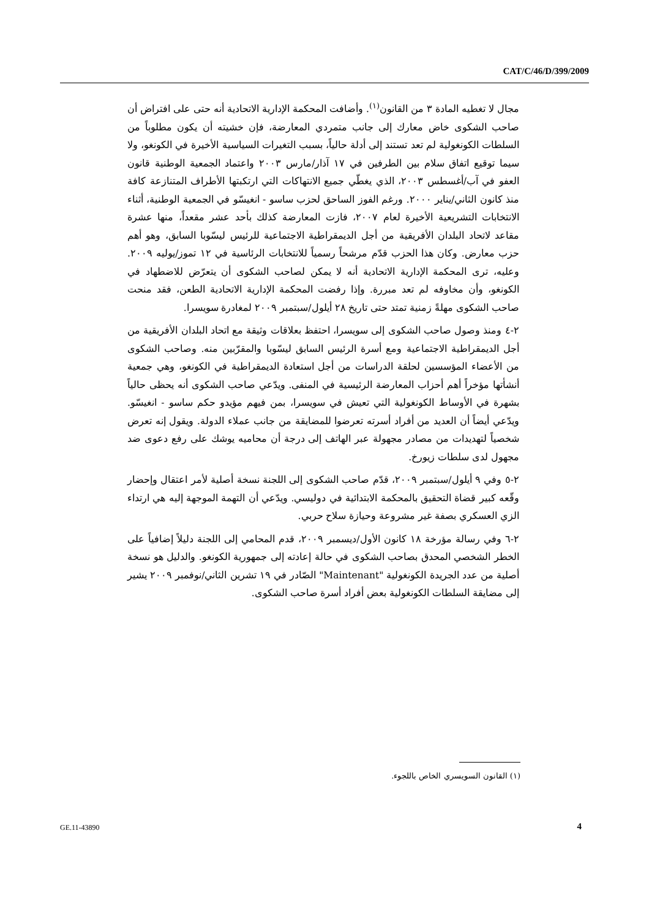CAT/C/46/D/399/2009
مجال لا تغطيه المادة ٣ من القانون<sup>(١)</sup>. وأضافت المحكمة الإدارية الاتحادية أنه حتى على افتراض أن صاحب الشكوى خاض معارك إلى جانب متمردي المعارضة، فإن خشيته أن يكون مطلوباً من السلطات الكونغولية لم تعد تستند إلى أدلة حالياً، بسبب التغيرات السياسية الأخيرة في الكونغو، ولا سيما توقيع اتفاق سلام بين الطرفين في ١٧ آذار/مارس ٢٠٠٣ واعتماد الجمعية الوطنية قانون العفو في آب/أغسطس ٢٠٠٣، الذي يغطّي جميع الانتهاكات التي ارتكبتها الأطراف المتنازعة كافة منذ كانون الثاني/يناير ٢٠٠٠. ورغم الفوز الساحق لحزب ساسو - انغيسّو في الجمعية الوطنية، أثناء الانتخابات التشريعية الأخيرة لعام ٢٠٠٧، فازت المعارضة كذلك بأحد عشر مقعداً، منها عشرة مقاعد لاتحاد البلدان الأفريقية من أجل الديمقراطية الاجتماعية للرئيس ليسّوبا السابق، وهو أهم حزب معارض. وكان هذا الحزب قدّم مرشحاً رسمياً للانتخابات الرئاسية في ١٢ تموز/يوليه ٢٠٠٩. وعليه، ترى المحكمة الإدارية الاتحادية أنه لا يمكن لصاحب الشكوى أن يتعرّض للاضطهاد في الكونغو، وأن مخاوفه لم تعد مبررة. وإذا رفضت المحكمة الإدارية الاتحادية الطعن، فقد منحت صاحب الشكوى مهلةً زمنية تمتد حتى تاريخ ٢٨ أيلول/سبتمبر ٢٠٠٩ لمغادرة سويسرا.
٢-٤ ومنذ وصول صاحب الشكوى إلى سويسرا، احتفظ بعلاقات وثيقة مع اتحاد البلدان الأفريقية من أجل الديمقراطية الاجتماعية ومع أسرة الرئيس السابق ليسّوبا والمقرّبين منه. وصاحب الشكوى من الأعضاء المؤسسين لحلقة الدراسات من أجل استعادة الديمقراطية في الكونغو، وهي جمعية أنشأتها مؤخراً أهم أحزاب المعارضة الرئيسية في المنفى. ويدّعي صاحب الشكوى أنه يحظى حالياً بشهرة في الأوساط الكونغولية التي تعيش في سويسرا، بمن فيهم مؤيدو حكم ساسو - انغيسّو. ويدّعي أيضاً أن العديد من أفراد أسرته تعرضوا للمضايقة من جانب عملاء الدولة. ويقول إنه تعرض شخصياً لتهديدات من مصادر مجهولة عبر الهاتف إلى درجة أن محاميه يوشك على رفع دعوى ضد مجهول لدى سلطات زيورخ.
٢-٥ وفي ٩ أيلول/سبتمبر ٢٠٠٩، قدّم صاحب الشكوى إلى اللجنة نسخة أصلية لأمر اعتقال وإحضار وقّعه كبير قضاة التحقيق بالمحكمة الابتدائية في دوليسي. ويدّعي أن التهمة الموجهة إليه هي ارتداء الزي العسكري بصفة غير مشروعة وحيازة سلاح حربي.
٢-٦ وفي رسالة مؤرخة ١٨ كانون الأول/ديسمبر ٢٠٠٩، قدم المحامي إلى اللجنة دليلاً إضافياً على الخطر الشخصي المحدق بصاحب الشكوى في حالة إعادته إلى جمهورية الكونغو. والدليل هو نسخة أصلية من عدد الجريدة الكونغولية "Maintenant" الصّادر في ١٩ تشرين الثاني/نوفمبر ٢٠٠٩ يشير إلى مضايقة السلطات الكونغولية بعض أفراد أسرة صاحب الشكوى.
(١) القانون السويسري الخاص باللجوء.
GE.11-43890 4